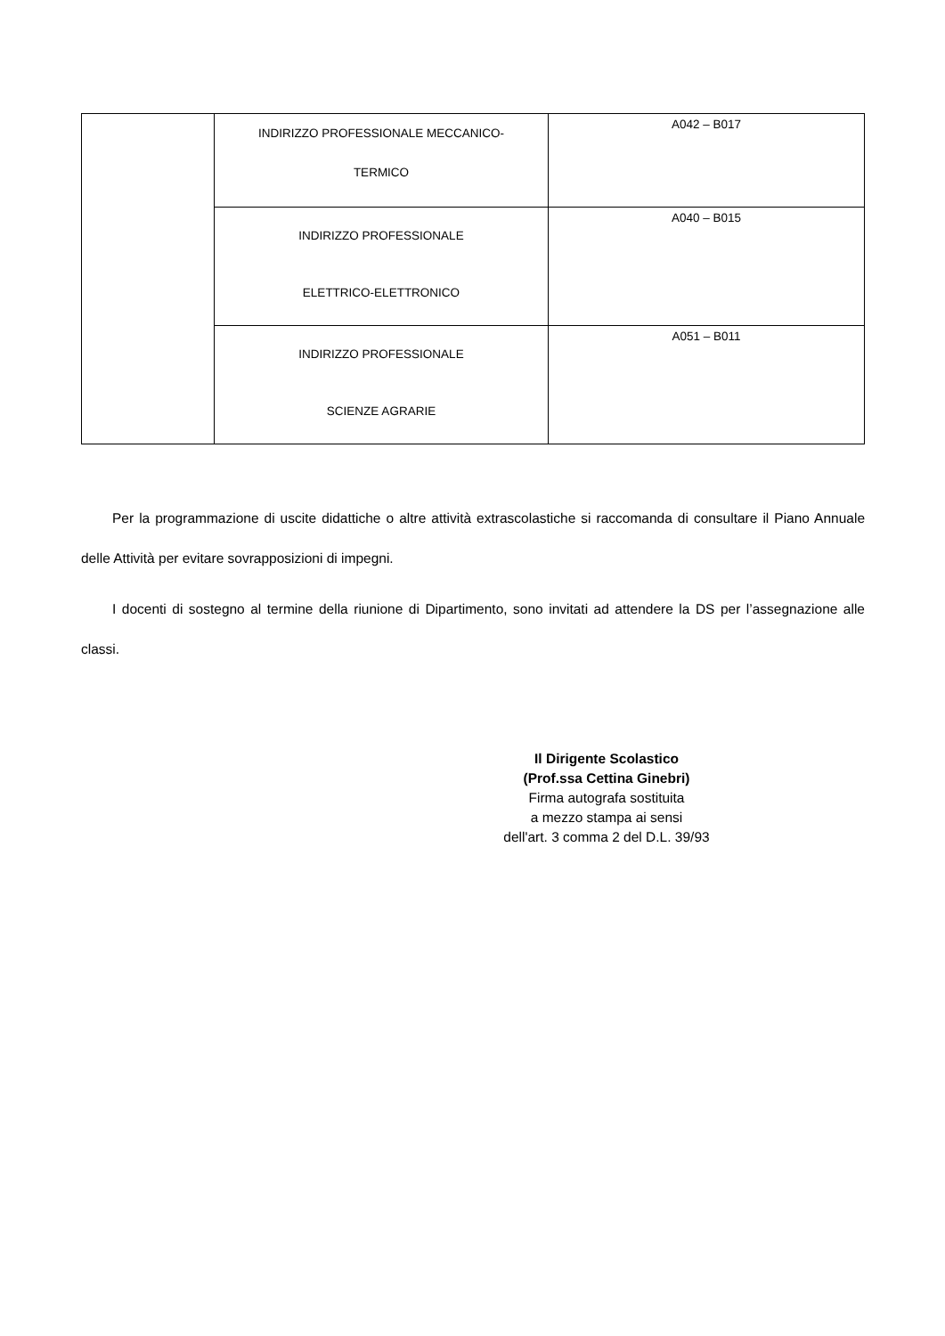| | INDIRIZZO PROFESSIONALE MECCANICO- TERMICO | A042 – B017 |
| | INDIRIZZO PROFESSIONALE ELETTRICO-ELETTRONICO | A040 – B015 |
| | INDIRIZZO PROFESSIONALE SCIENZE AGRARIE | A051 – B011 |
Per la programmazione di uscite didattiche o altre attività extrascolastiche si raccomanda di consultare il Piano Annuale delle Attività per evitare sovrapposizioni di impegni.
I docenti di sostegno al termine della riunione di Dipartimento, sono invitati ad attendere la DS per l’assegnazione alle classi.
Il Dirigente Scolastico
(Prof.ssa Cettina Ginebri)
Firma autografa sostituita
a mezzo stampa ai sensi
dell'art. 3 comma 2 del D.L. 39/93